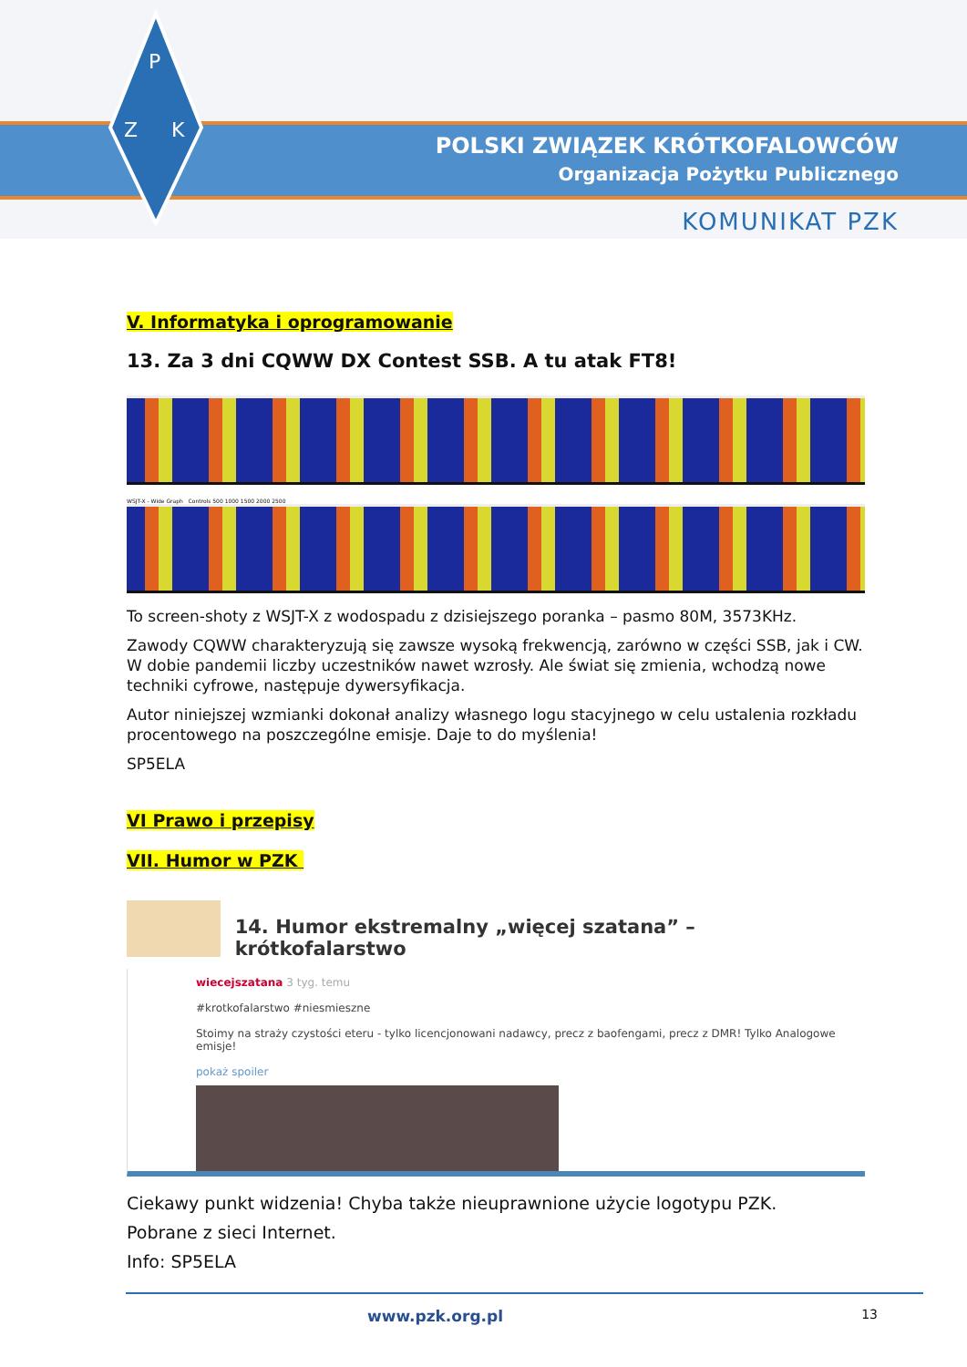P
Z
K
POLSKI ZWIĄZEK KRÓTKOFALOWCÓW
Organizacja Pożytku Publicznego
KOMUNIKAT PZK
V. Informatyka i oprogramowanie
13. Za 3 dni CQWW DX Contest SSB. A tu atak FT8!
WSJT-X - Wide Graph Controls 500 1000 1500 2000 2500
To screen-shoty z WSJT-X z wodospadu z dzisiejszego poranka – pasmo 80M, 3573KHz.
Zawody CQWW charakteryzują się zawsze wysoką frekwencją, zarówno w części SSB, jak i CW. W dobie pandemii liczby uczestników nawet wzrosły. Ale świat się zmienia, wchodzą nowe techniki cyfrowe, następuje dywersyfikacja.
Autor niniejszej wzmianki dokonał analizy własnego logu stacyjnego w celu ustalenia rozkładu procentowego na poszczególne emisje. Daje to do myślenia!
SP5ELA
VI Prawo i przepisy
VII. Humor w PZK
14. Humor ekstremalny „więcej szatana” – krótkofalarstwo
wiecejszatana 3 tyg. temu
#krotkofalarstwo #niesmieszne
Stoimy na straży czystości eteru - tylko licencjonowani nadawcy, precz z baofengami, precz z DMR! Tylko Analogowe emisje!
pokaż spoiler
Ciekawy punkt widzenia! Chyba także nieuprawnione użycie logotypu PZK.
Pobrane z sieci Internet.
Info: SP5ELA
www.pzk.org.pl 13